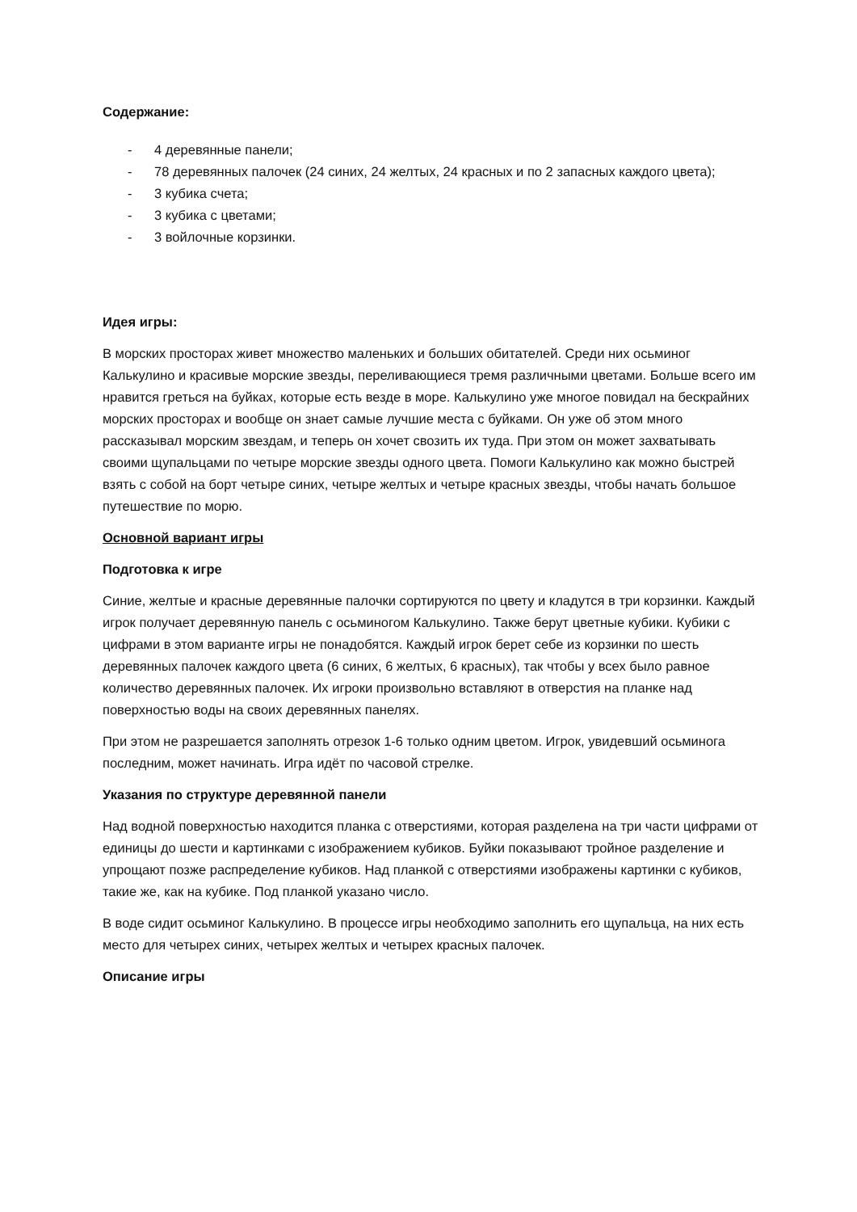Содержание:
- 4 деревянные панели;
- 78 деревянных палочек (24 синих, 24 желтых, 24 красных и по 2 запасных каждого цвета);
- 3 кубика счета;
- 3 кубика с цветами;
- 3 войлочные корзинки.
Идея игры:
В морских просторах живет множество маленьких и больших обитателей. Среди них осьминог Калькулино и красивые морские звезды, переливающиеся тремя различными цветами. Больше всего им нравится греться на буйках, которые есть везде в море. Калькулино уже многое повидал на бескрайних морских просторах и вообще он знает самые лучшие места с буйками. Он уже об этом много рассказывал морским звездам, и теперь он хочет свозить их туда. При этом он может захватывать своими щупальцами по четыре морские звезды одного цвета. Помоги Калькулино как можно быстрей взять с собой на борт четыре синих, четыре желтых и четыре красных звезды, чтобы начать большое путешествие по морю.
Основной вариант игры
Подготовка к игре
Синие, желтые и красные деревянные палочки сортируются по цвету и кладутся в три корзинки. Каждый игрок получает деревянную панель с осьминогом Калькулино. Также берут цветные кубики. Кубики с цифрами в этом варианте игры не понадобятся. Каждый игрок берет себе из корзинки по шесть деревянных палочек каждого цвета (6 синих, 6 желтых, 6 красных), так чтобы у всех было равное количество деревянных палочек. Их игроки произвольно вставляют в отверстия на планке над поверхностью воды на своих деревянных панелях.
При этом не разрешается заполнять отрезок 1-6 только одним цветом. Игрок, увидевший осьминога последним, может начинать. Игра идёт по часовой стрелке.
Указания по структуре деревянной панели
Над водной поверхностью находится планка с отверстиями, которая разделена на три части цифрами от единицы до шести и картинками с изображением кубиков. Буйки показывают тройное разделение и упрощают позже распределение кубиков. Над планкой с отверстиями изображены картинки с кубиков, такие же, как на кубике. Под планкой указано число.
В воде сидит осьминог Калькулино. В процессе игры необходимо заполнить его щупальца, на них есть место для четырех синих, четырех желтых и четырех красных палочек.
Описание игры